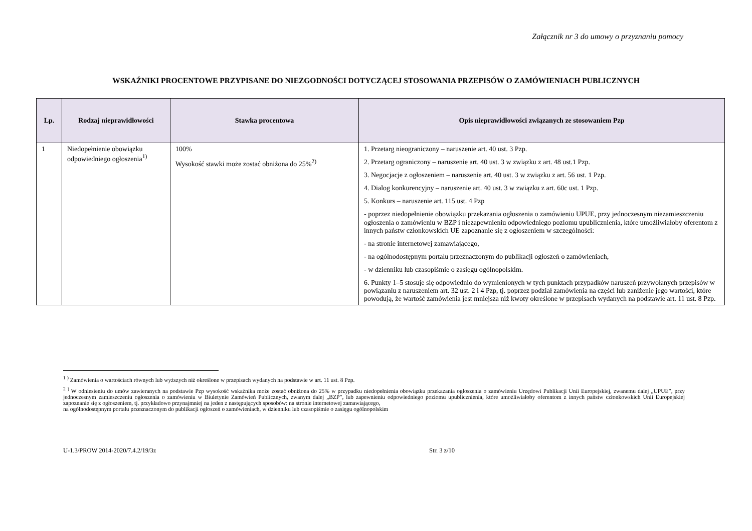Załącznik nr 3 do umowy o przyznaniu pomocy
WSKAŹNIKI PROCENTOWE PRZYPISANE DO NIEZGODNOŚCI DOTYCZĄCEJ STOSOWANIA PRZEPISÓW O ZAMÓWIENIACH PUBLICZNYCH
| Lp. | Rodzaj nieprawidłowości | Stawka procentowa | Opis nieprawidłowości związanych ze stosowaniem Pzp |
| --- | --- | --- | --- |
| 1 | Niedopełnienie obowiązku odpowiedniego ogłoszenia<sup>1)</sup> | 100% Wysokość stawki może zostać obniżona do 25%<sup>2)</sup> | 1. Przetarg nieograniczony – naruszenie art. 40 ust. 3 Pzp. 2. Przetarg ograniczony – naruszenie art. 40 ust. 3 w związku z art. 48 ust.1 Pzp. 3. Negocjacje z ogłoszeniem – naruszenie art. 40 ust. 3 w związku z art. 56 ust. 1 Pzp. 4. Dialog konkurencyjny – naruszenie art. 40 ust. 3 w związku z art. 60c ust. 1 Pzp. 5. Konkurs – naruszenie art. 115 ust. 4 Pzp - poprzez niedopełnienie obowiązku przekazania ogłoszenia o zamówieniu UPUE, przy jednoczesnym niezamieszczeniu ogłoszenia o zamówieniu w BZP i niezapewnieniu odpowiedniego poziomu upublicznienia, które umożliwiałoby oferentom z innych państw członkowskich UE zapoznanie się z ogłoszeniem w szczególności: - na stronie internetowej zamawiającego, - na ogólnodostępnym portalu przeznaczonym do publikacji ogłoszeń o zamówieniach, - w dzienniku lub czasopiśmie o zasięgu ogólnopolskim. 6. Punkty 1–5 stosuje się odpowiednio do wymienionych w tych punktach przypadków naruszeń przywołanych przepisów w powiązaniu z naruszeniem art. 32 ust. 2 i 4 Pzp, tj. poprzez podział zamówienia na części lub zaniżenie jego wartości, które powodują, że wartość zamówienia jest mniejsza niż kwoty określone w przepisach wydanych na podstawie art. 11 ust. 8 Pzp. |
<sup>1</sup> <sup>)</sup> Zamówienia o wartościach równych lub wyższych niż określone w przepisach wydanych na podstawie w art. 11 ust. 8 Pzp.
<sup>2</sup> <sup>)</sup> W odniesieniu do umów zawieranych na podstawie Pzp wysokość wskaźnika może zostać obniżona do 25% w przypadku niedopełnienia obowiązku przekazania ogłoszenia o zamówieniu Urzędowi Publikacji Unii Europejskiej, zwanemu dalej „UPUE”, przy jednoczesnym zamieszczeniu ogłoszenia o zamówieniu w Biuletynie Zamówień Publicznych, zwanym dalej „BZP”, lub zapewnieniu odpowiedniego poziomu upublicznienia, które umożliwiałoby oferentom z innych państw członkowskich Unii Europejskiej zapoznanie się z ogłoszeniem, tj. przykładowo przynajmniej na jeden z następujących sposobów: na stronie internetowej zamawiającego,
na ogólnodostępnym portalu przeznaczonym do publikacji ogłoszeń o zamówieniach, w dzienniku lub czasopiśmie o zasięgu ogólnopolskim
U-1.3/PROW 2014-2020/7.4.2/19/3z Str. 3 z/10